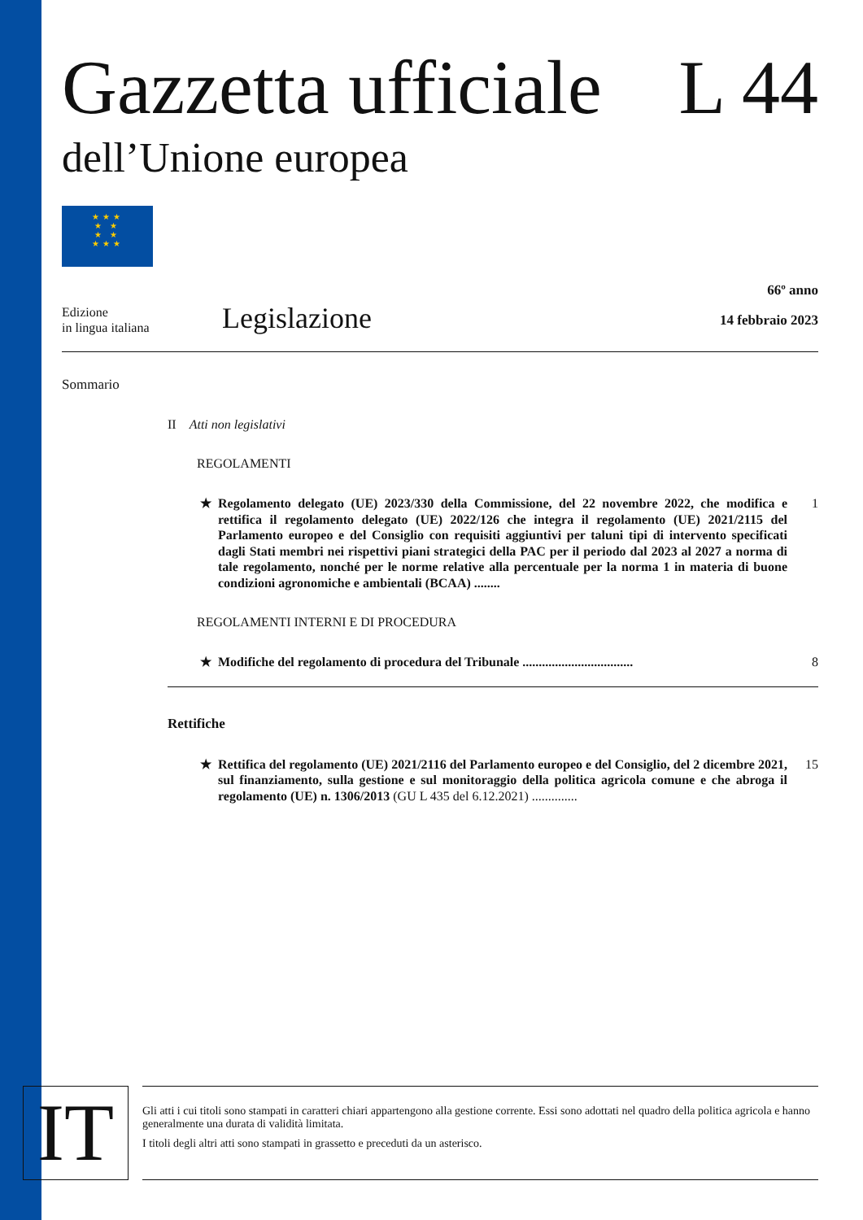Gazzetta ufficiale L 44
dell’Unione europea
★★★
★ ★
★ ★
★★★
Edizione
in lingua italiana
Legislazione
66º anno
14 febbraio 2023
Sommario
II Atti non legislativi
REGOLAMENTI
★ Regolamento delegato (UE) 2023/330 della Commissione, del 22 novembre 2022, che modifica e rettifica il regolamento delegato (UE) 2022/126 che integra il regolamento (UE) 2021/2115 del Parlamento europeo e del Consiglio con requisiti aggiuntivi per taluni tipi di intervento specificati dagli Stati membri nei rispettivi piani strategici della PAC per il periodo dal 2023 al 2027 a norma di tale regolamento, nonché per le norme relative alla percentuale per la norma 1 in materia di buone condizioni agronomiche e ambientali (BCAA) ........ 1
REGOLAMENTI INTERNI E DI PROCEDURA
★ Modifiche del regolamento di procedura del Tribunale .................................. 8
Rettifiche
★ Rettifica del regolamento (UE) 2021/2116 del Parlamento europeo e del Consiglio, del 2 dicembre 2021, sul finanziamento, sulla gestione e sul monitoraggio della politica agricola comune e che abroga il regolamento (UE) n. 1306/2013 (GU L 435 del 6.12.2021) .............. 15
IT
Gli atti i cui titoli sono stampati in caratteri chiari appartengono alla gestione corrente. Essi sono adottati nel quadro della politica agricola e hanno generalmente una durata di validità limitata.
I titoli degli altri atti sono stampati in grassetto e preceduti da un asterisco.